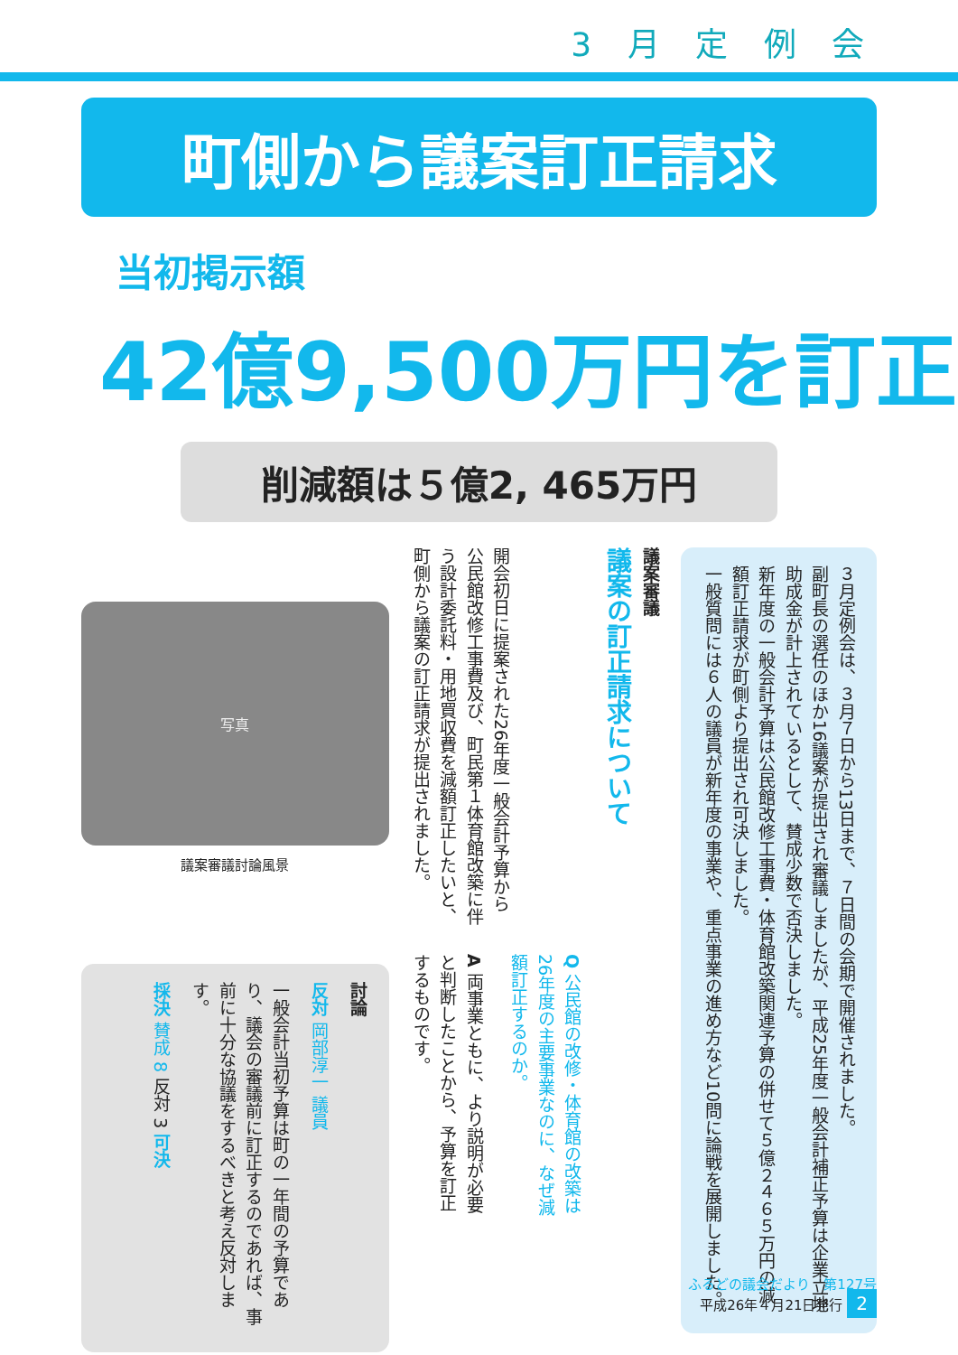3 月 定 例 会
町側から議案訂正請求
当初掲示額
42億9,500万円を訂正
削減額は５億2, 465万円
３月定例会は、３月７日から13日まで、７日間の会期で開催されました。
副町長の選任のほか16議案が提出され審議しましたが、平成25年度一般会計補正予算は企業立地助成金が計上されているとして、賛成少数で否決しました。
新年度の一般会計予算は公民館改修工事費・体育館改築関連予算の併せて５億２４６５万円の減額訂正請求が町側より提出され可決しました。
一般質問には６人の議員が新年度の事業や、重点事業の進め方など10問に論戦を展開しました。
議案審議
議案の訂正請求について
開会初日に提案された26年度一般会計予算から公民館改修工事費及び、町民第１体育館改築に伴う設計委託料・用地買収費を減額訂正したいと、町側から議案の訂正請求が提出されました。
Q 公民館の改修・体育館の改築は26年度の主要事業なのに、なぜ減額訂正するのか。
A 両事業ともに、より説明が必要と判断したことから、予算を訂正するものです。
写真
議案審議討論風景
討論
反対 岡部淳一 議員
一般会計当初予算は町の一年間の予算であり、議会の審議前に訂正するのであれば、事前に十分な協議をするべきと考え反対します。
採決 賛成 8 反対 3 可決
ふるどの議会だより　第127号
平成26年４月21日発行 2